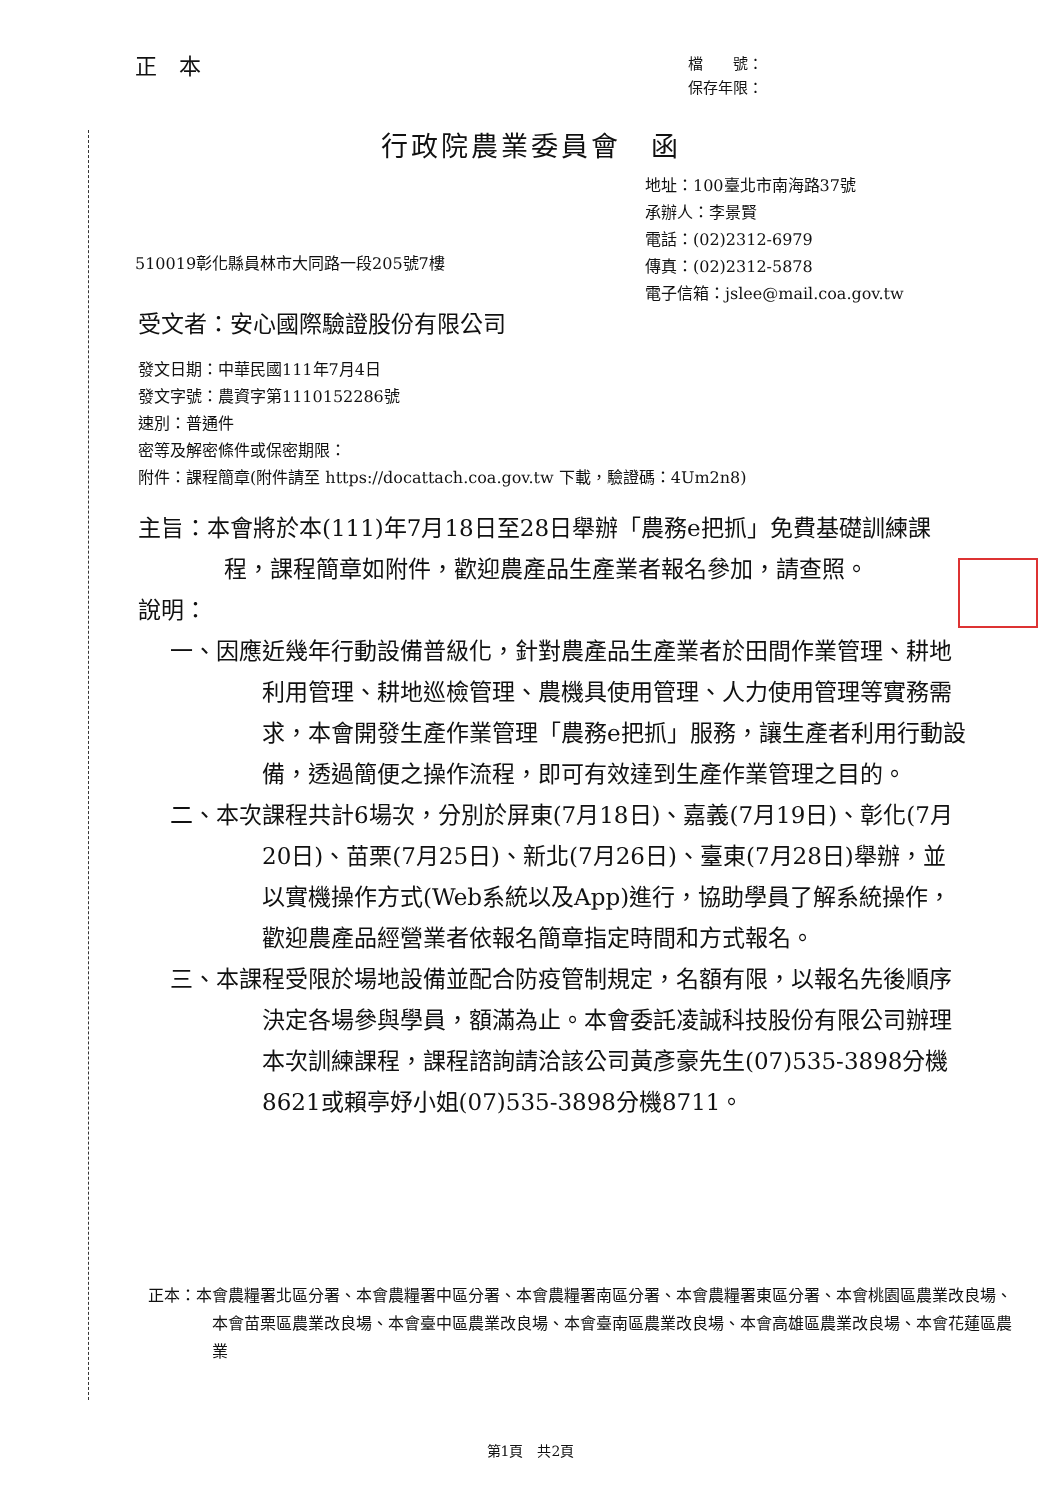正　本
檔　　號：
保存年限：
行政院農業委員會　函
地址：100臺北市南海路37號
承辦人：李景賢
電話：(02)2312-6979
傳真：(02)2312-5878
電子信箱：jslee@mail.coa.gov.tw
510019彰化縣員林市大同路一段205號7樓
受文者：安心國際驗證股份有限公司
發文日期：中華民國111年7月4日
發文字號：農資字第1110152286號
速別：普通件
密等及解密條件或保密期限：
附件：課程簡章(附件請至 https://docattach.coa.gov.tw 下載，驗證碼：4Um2n8)
主旨：本會將於本(111)年7月18日至28日舉辦「農務e把抓」免費基礎訓練課程，課程簡章如附件，歡迎農產品生產業者報名參加，請查照。
說明：
一、因應近幾年行動設備普級化，針對農產品生產業者於田間作業管理、耕地利用管理、耕地巡檢管理、農機具使用管理、人力使用管理等實務需求，本會開發生產作業管理「農務e把抓」服務，讓生產者利用行動設備，透過簡便之操作流程，即可有效達到生產作業管理之目的。
二、本次課程共計6場次，分別於屏東(7月18日)、嘉義(7月19日)、彰化(7月20日)、苗栗(7月25日)、新北(7月26日)、臺東(7月28日)舉辦，並以實機操作方式(Web系統以及App)進行，協助學員了解系統操作，歡迎農產品經營業者依報名簡章指定時間和方式報名。
三、本課程受限於場地設備並配合防疫管制規定，名額有限，以報名先後順序決定各場參與學員，額滿為止。本會委託凌誠科技股份有限公司辦理本次訓練課程，課程諮詢請洽該公司黃彥豪先生(07)535-3898分機8621或賴亭妤小姐(07)535-3898分機8711。
正本：本會農糧署北區分署、本會農糧署中區分署、本會農糧署南區分署、本會農糧署東區分署、本會桃園區農業改良場、本會苗栗區農業改良場、本會臺中區農業改良場、本會臺南區農業改良場、本會高雄區農業改良場、本會花蓮區農業
第1頁　共2頁